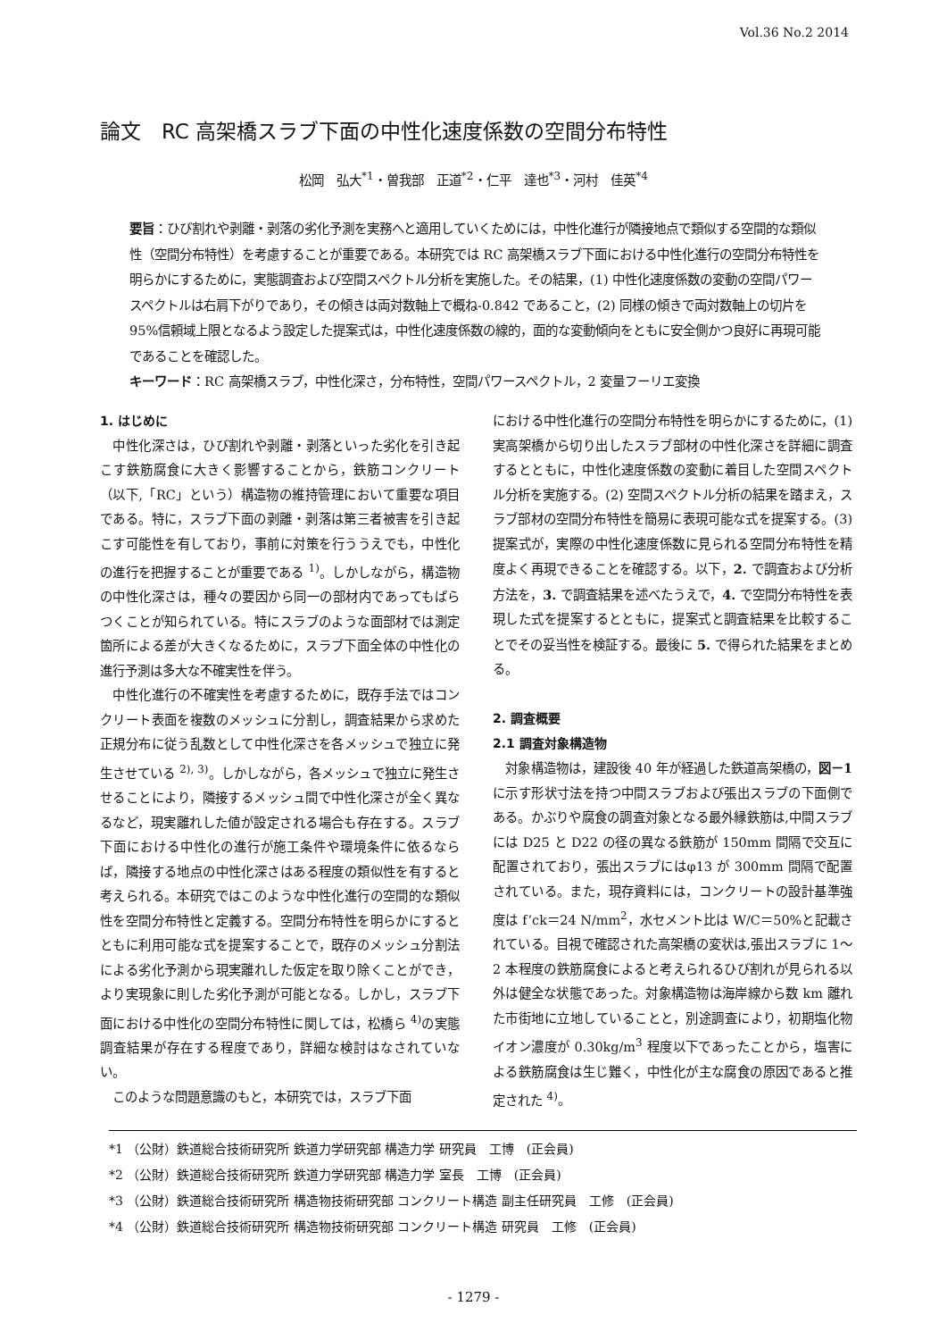Vol.36 No.2 2014
論文　RC 高架橋スラブ下面の中性化速度係数の空間分布特性
松岡　弘大<sup>*1</sup>・曽我部　正道<sup>*2</sup>・仁平　達也<sup>*3</sup>・河村　佳英<sup>*4</sup>
要旨：ひび割れや剥離・剥落の劣化予測を実務へと適用していくためには，中性化進行が隣接地点で類似する空間的な類似性（空間分布特性）を考慮することが重要である。本研究では RC 高架橋スラブ下面における中性化進行の空間分布特性を明らかにするために，実態調査および空間スペクトル分析を実施した。その結果，(1) 中性化速度係数の変動の空間パワースペクトルは右肩下がりであり，その傾きは両対数軸上で概ね-0.842 であること，(2) 同様の傾きで両対数軸上の切片を 95%信頼域上限となるよう設定した提案式は，中性化速度係数の線的，面的な変動傾向をともに安全側かつ良好に再現可能であることを確認した。
キーワード：RC 高架橋スラブ，中性化深さ，分布特性，空間パワースペクトル，2 変量フーリエ変換
1. はじめに
中性化深さは，ひび割れや剥離・剥落といった劣化を引き起こす鉄筋腐食に大きく影響することから，鉄筋コンクリート（以下,「RC」という）構造物の維持管理において重要な項目である。特に，スラブ下面の剥離・剥落は第三者被害を引き起こす可能性を有しており，事前に対策を行ううえでも，中性化の進行を把握することが重要である <sup>1)</sup>。しかしながら，構造物の中性化深さは，種々の要因から同一の部材内であってもばらつくことが知られている。特にスラブのような面部材では測定箇所による差が大きくなるために，スラブ下面全体の中性化の進行予測は多大な不確実性を伴う。
中性化進行の不確実性を考慮するために，既存手法ではコンクリート表面を複数のメッシュに分割し，調査結果から求めた正規分布に従う乱数として中性化深さを各メッシュで独立に発生させている <sup>2), 3)</sup>。しかしながら，各メッシュで独立に発生させることにより，隣接するメッシュ間で中性化深さが全く異なるなど，現実離れした値が設定される場合も存在する。スラブ下面における中性化の進行が施工条件や環境条件に依るならば，隣接する地点の中性化深さはある程度の類似性を有すると考えられる。本研究ではこのような中性化進行の空間的な類似性を空間分布特性と定義する。空間分布特性を明らかにするとともに利用可能な式を提案することで，既存のメッシュ分割法による劣化予測から現実離れした仮定を取り除くことができ，より実現象に則した劣化予測が可能となる。しかし，スラブ下面における中性化の空間分布特性に関しては，松橋ら <sup>4)</sup>の実態調査結果が存在する程度であり，詳細な検討はなされていない。
このような問題意識のもと，本研究では，スラブ下面
における中性化進行の空間分布特性を明らかにするために，(1) 実高架橋から切り出したスラブ部材の中性化深さを詳細に調査するとともに，中性化速度係数の変動に着目した空間スペクトル分析を実施する。(2) 空間スペクトル分析の結果を踏まえ，スラブ部材の空間分布特性を簡易に表現可能な式を提案する。(3) 提案式が，実際の中性化速度係数に見られる空間分布特性を精度よく再現できることを確認する。以下，2. で調査および分析方法を，3. で調査結果を述べたうえで，4. で空間分布特性を表現した式を提案するとともに，提案式と調査結果を比較することでその妥当性を検証する。最後に 5. で得られた結果をまとめる。
2. 調査概要
2.1 調査対象構造物
対象構造物は，建設後 40 年が経過した鉄道高架橋の，図－1 に示す形状寸法を持つ中間スラブおよび張出スラブの下面側である。かぶりや腐食の調査対象となる最外縁鉄筋は,中間スラブには D25 と D22 の径の異なる鉄筋が 150mm 間隔で交互に配置されており，張出スラブにはφ13 が 300mm 間隔で配置されている。また，現存資料には，コンクリートの設計基準強度は f’ck＝24 N/mm<sup>2</sup>，水セメント比は W/C＝50%と記載されている。目視で確認された高架橋の変状は,張出スラブに 1～2 本程度の鉄筋腐食によると考えられるひび割れが見られる以外は健全な状態であった。対象構造物は海岸線から数 km 離れた市街地に立地していることと，別途調査により，初期塩化物イオン濃度が 0.30kg/m<sup>3</sup> 程度以下であったことから，塩害による鉄筋腐食は生じ難く，中性化が主な腐食の原因であると推定された <sup>4)</sup>。
*1 （公財）鉄道総合技術研究所 鉄道力学研究部 構造力学 研究員　工博　(正会員)
*2 （公財）鉄道総合技術研究所 鉄道力学研究部 構造力学 室長　工博　(正会員)
*3 （公財）鉄道総合技術研究所 構造物技術研究部 コンクリート構造 副主任研究員　工修　(正会員)
*4 （公財）鉄道総合技術研究所 構造物技術研究部 コンクリート構造 研究員　工修　(正会員)
- 1279 -